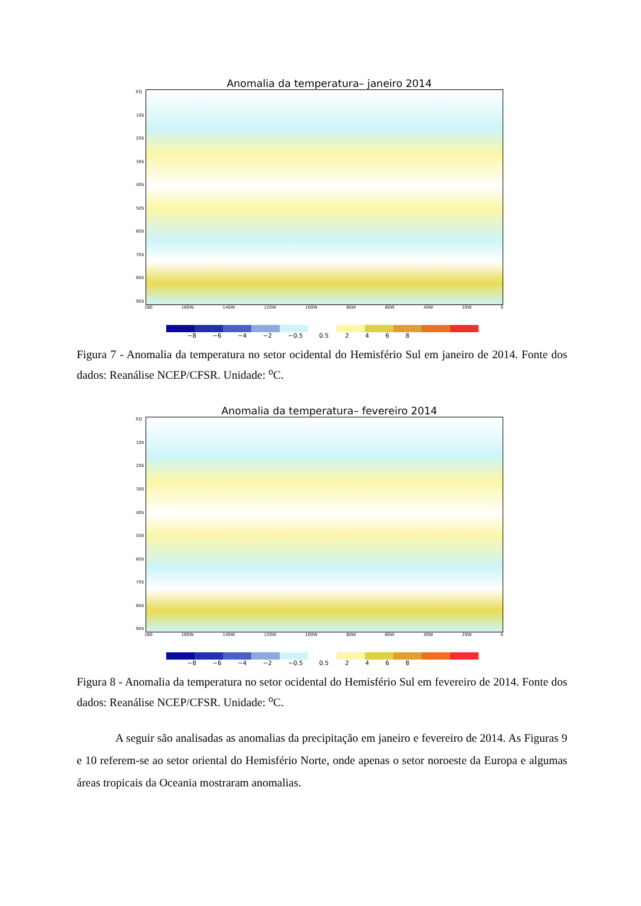Anomalia da temperatura– janeiro 2014
EQ
10S
20S
30S
40S
50S
60S
70S
80S
90S
180 160W 140W 120W 100W 80W 60W 40W 20W 0
−8 −6 −4 −2 −0.5 0.5 2468
Figura 7 - Anomalia da temperatura no setor ocidental do Hemisfério Sul em janeiro de 2014. Fonte dos dados: Reanálise NCEP/CFSR. Unidade: <sup>o</sup>C.
Anomalia da temperatura– fevereiro 2014
EQ
10S
20S
30S
40S
50S
60S
70S
80S
90S
180 160W 140W 120W 100W 80W 60W 40W 20W 0
−8 −6 −4 −2 −0.5 0.5 2468
Figura 8 - Anomalia da temperatura no setor ocidental do Hemisfério Sul em fevereiro de 2014. Fonte dos dados: Reanálise NCEP/CFSR. Unidade: <sup>o</sup>C.
A seguir são analisadas as anomalias da precipitação em janeiro e fevereiro de 2014. As Figuras 9 e 10 referem-se ao setor oriental do Hemisfério Norte, onde apenas o setor noroeste da Europa e algumas áreas tropicais da Oceania mostraram anomalias.